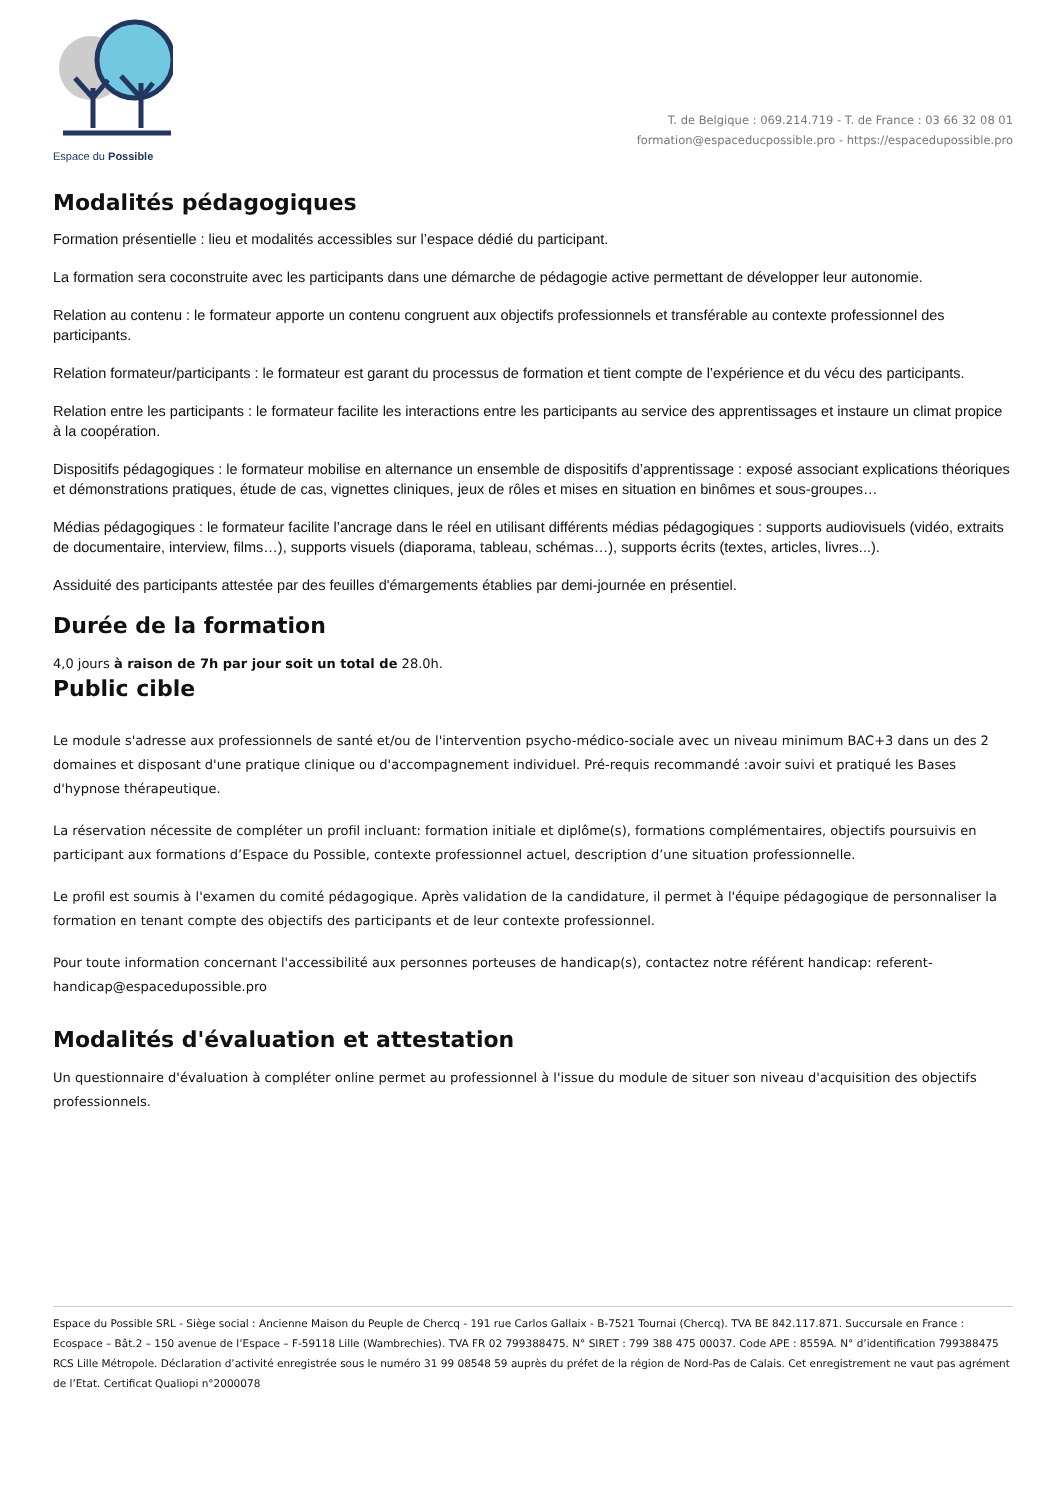Espace du Possible
T. de Belgique : 069.214.719 - T. de France : 03 66 32 08 01
formation@espaceducpossible.pro - https://espacedupossible.pro
Modalités pédagogiques
Formation présentielle : lieu et modalités accessibles sur l’espace dédié du participant.
La formation sera coconstruite avec les participants dans une démarche de pédagogie active permettant de développer leur autonomie.
Relation au contenu : le formateur apporte un contenu congruent aux objectifs professionnels et transférable au contexte professionnel des participants.
Relation formateur/participants : le formateur est garant du processus de formation et tient compte de l’expérience et du vécu des participants.
Relation entre les participants : le formateur facilite les interactions entre les participants au service des apprentissages et instaure un climat propice à la coopération.
Dispositifs pédagogiques : le formateur mobilise en alternance un ensemble de dispositifs d’apprentissage : exposé associant explications théoriques et démonstrations pratiques, étude de cas, vignettes cliniques, jeux de rôles et mises en situation en binômes et sous-groupes…
Médias pédagogiques : le formateur facilite l’ancrage dans le réel en utilisant différents médias pédagogiques : supports audiovisuels (vidéo, extraits de documentaire, interview, films…), supports visuels (diaporama, tableau, schémas…), supports écrits (textes, articles, livres...).
Assiduité des participants attestée par des feuilles d'émargements établies par demi-journée en présentiel.
Durée de la formation
4,0 jours à raison de 7h par jour soit un total de 28.0h.
Public cible
Le module s'adresse aux professionnels de santé et/ou de l'intervention psycho-médico-sociale avec un niveau minimum BAC+3 dans un des 2 domaines et disposant d'une pratique clinique ou d'accompagnement individuel. Pré-requis recommandé :avoir suivi et pratiqué les Bases d'hypnose thérapeutique.
La réservation nécessite de compléter un profil incluant: formation initiale et diplôme(s), formations complémentaires, objectifs poursuivis en participant aux formations d’Espace du Possible, contexte professionnel actuel, description d’une situation professionnelle.
Le profil est soumis à l'examen du comité pédagogique. Après validation de la candidature, il permet à l'équipe pédagogique de personnaliser la formation en tenant compte des objectifs des participants et de leur contexte professionnel.
Pour toute information concernant l'accessibilité aux personnes porteuses de handicap(s), contactez notre référent handicap: referent-handicap@espacedupossible.pro
Modalités d'évaluation et attestation
Un questionnaire d'évaluation à compléter online permet au professionnel à l'issue du module de situer son niveau d'acquisition des objectifs professionnels.
Espace du Possible SRL - Siège social : Ancienne Maison du Peuple de Chercq - 191 rue Carlos Gallaix - B-7521 Tournai (Chercq). TVA BE 842.117.871. Succursale en France : Ecospace – Bât.2 – 150 avenue de l’Espace – F-59118 Lille (Wambrechies). TVA FR 02 799388475. N° SIRET : 799 388 475 00037. Code APE : 8559A. N° d’identification 799388475 RCS Lille Métropole. Déclaration d’activité enregistrée sous le numéro 31 99 08548 59 auprès du préfet de la région de Nord-Pas de Calais. Cet enregistrement ne vaut pas agrément de l’Etat. Certificat Qualiopi n°2000078